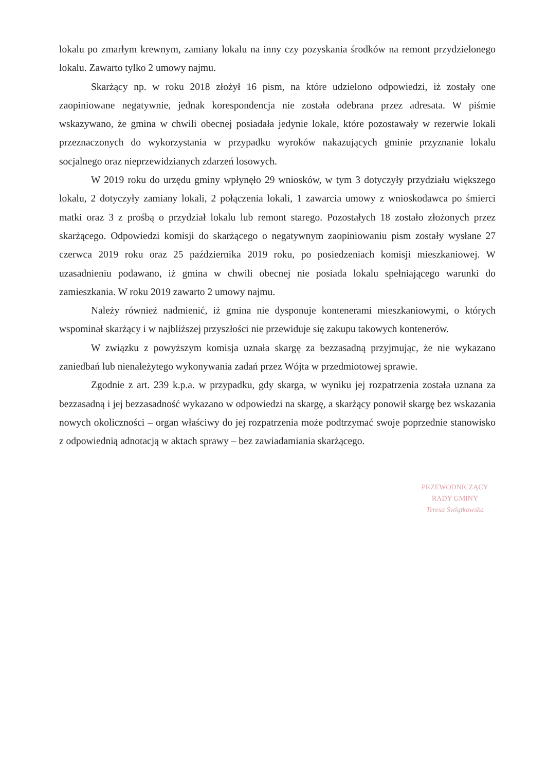lokalu po zmarłym krewnym, zamiany lokalu na inny czy pozyskania środków na remont przydzielonego lokalu. Zawarto tylko 2 umowy najmu.
Skarżący np. w roku 2018 złożył 16 pism, na które udzielono odpowiedzi, iż zostały one zaopiniowane negatywnie, jednak korespondencja nie została odebrana przez adresata. W piśmie wskazywano, że gmina w chwili obecnej posiadała jedynie lokale, które pozostawały w rezerwie lokali przeznaczonych do wykorzystania w przypadku wyroków nakazujących gminie przyznanie lokalu socjalnego oraz nieprzewidzianych zdarzeń losowych.
W 2019 roku do urzędu gminy wpłynęło 29 wniosków, w tym 3 dotyczyły przydziału większego lokalu, 2 dotyczyły zamiany lokali, 2 połączenia lokali, 1 zawarcia umowy z wnioskodawca po śmierci matki oraz 3 z prośbą o przydział lokalu lub remont starego. Pozostałych 18 zostało złożonych przez skarżącego. Odpowiedzi komisji do skarżącego o negatywnym zaopiniowaniu pism zostały wysłane 27 czerwca 2019 roku oraz 25 października 2019 roku, po posiedzeniach komisji mieszkaniowej. W uzasadnieniu podawano, iż gmina w chwili obecnej nie posiada lokalu spełniającego warunki do zamieszkania. W roku 2019 zawarto 2 umowy najmu.
Należy również nadmienić, iż gmina nie dysponuje kontenerami mieszkaniowymi, o których wspominał skarżący i w najbliższej przyszłości nie przewiduje się zakupu takowych kontenerów.
W związku z powyższym komisja uznała skargę za bezzasadną przyjmując, że nie wykazano zaniedbań lub nienależytego wykonywania zadań przez Wójta w przedmiotowej sprawie.
Zgodnie z art. 239 k.p.a. w przypadku, gdy skarga, w wyniku jej rozpatrzenia została uznana za bezzasadną i jej bezzasadność wykazano w odpowiedzi na skargę, a skarżący ponowił skargę bez wskazania nowych okoliczności – organ właściwy do jej rozpatrzenia może podtrzymać swoje poprzednie stanowisko z odpowiednią adnotacją w aktach sprawy – bez zawiadamiania skarżącego.
PRZEWODNICZĄCY
RADY GMINY
Teresa Świątkowska